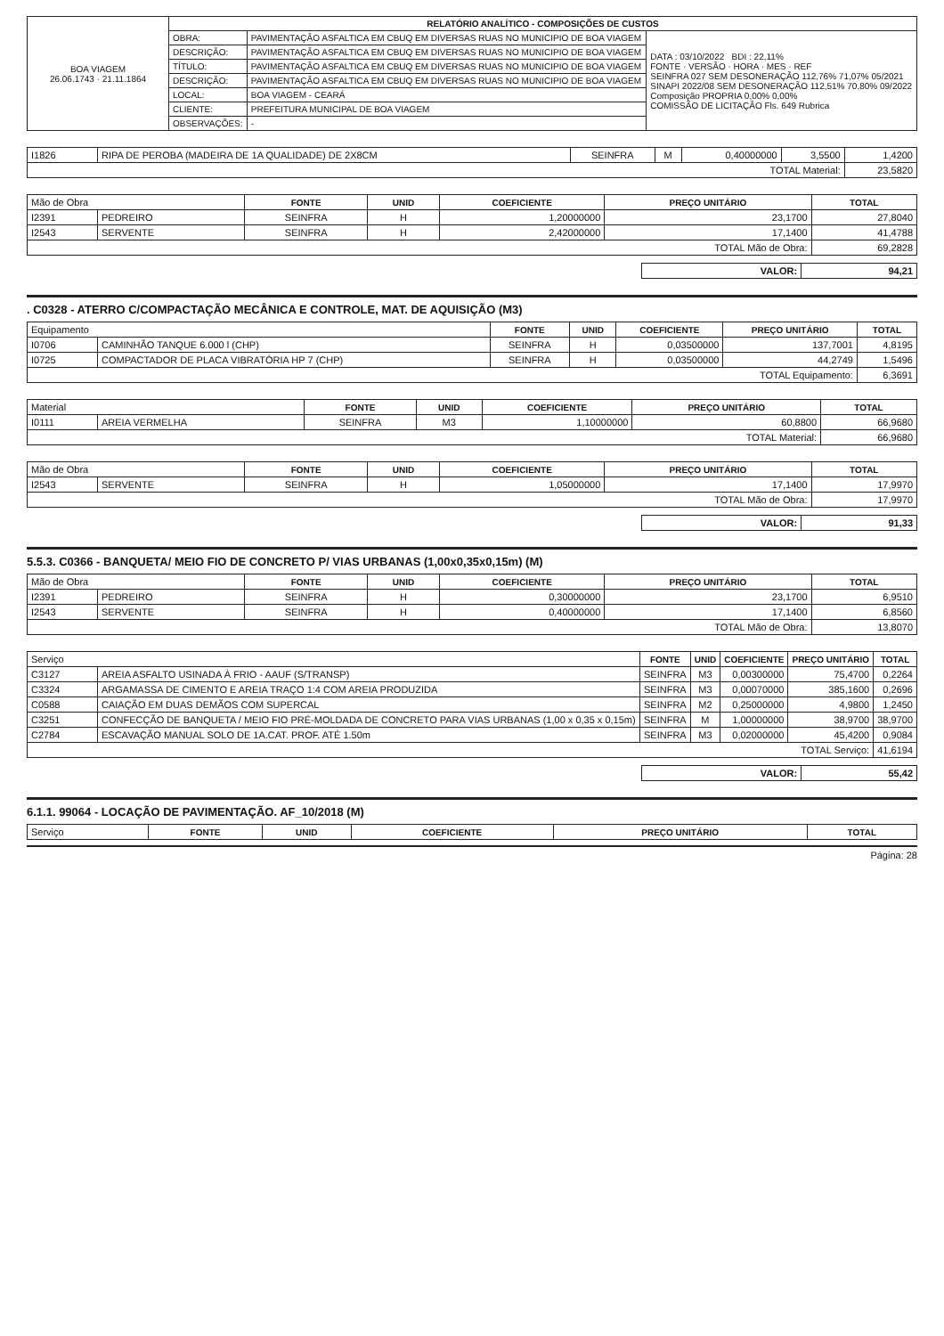| BOA VIAGEM 26.06.1743 · 21.11.1864 | RELATÓRIO ANALÍTICO - COMPOSIÇÕES DE CUSTOS | | |
| | OBRA: | PAVIMENTAÇÃO ASFALTICA EM CBUQ EM DIVERSAS RUAS NO MUNICIPIO DE BOA VIAGEM | DATA : 03/10/2022 BDI : 22,11% FONTE · VERSÃO · HORA · MES · REF SEINFRA 027 SEM DESONERAÇÃO 112,76% 71,07% 05/2021 SINAPI 2022/08 SEM DESONERAÇÃO 112,51% 70,80% 09/2022 Composição PROPRIA 0,00% 0,00% COMISSÃO DE LICITAÇÃO Fls. 649 Rubrica |
| | DESCRIÇÃO: | PAVIMENTAÇÃO ASFALTICA EM CBUQ EM DIVERSAS RUAS NO MUNICIPIO DE BOA VIAGEM | |
| | TÍTULO: | PAVIMENTAÇÃO ASFALTICA EM CBUQ EM DIVERSAS RUAS NO MUNICIPIO DE BOA VIAGEM | |
| | DESCRIÇÃO: | PAVIMENTAÇÃO ASFALTICA EM CBUQ EM DIVERSAS RUAS NO MUNICIPIO DE BOA VIAGEM | |
| | LOCAL: | BOA VIAGEM - CEARÁ | |
| | CLIENTE: | PREFEITURA MUNICIPAL DE BOA VIAGEM | |
| | OBSERVAÇÕES: | - | |
| I1826 | RIPA DE PEROBA (MADEIRA DE 1A QUALIDADE) DE 2X8CM | SEINFRA | M | 0,40000000 | 3,5500 | 1,4200 |
| TOTAL Material: | | | | | | 23,5820 |
| Mão de Obra | | FONTE | UNID | COEFICIENTE | PREÇO UNITÁRIO | TOTAL |
| I2391 | PEDREIRO | SEINFRA | H | 1,20000000 | 23,1700 | 27,8040 |
| I2543 | SERVENTE | SEINFRA | H | 2,42000000 | 17,1400 | 41,4788 |
| TOTAL Mão de Obra: | | | | | | 69,2828 |
| VALOR: | 94,21 |
. C0328 - ATERRO C/COMPACTAÇÃO MECÂNICA E CONTROLE, MAT. DE AQUISIÇÃO (M3)
| Equipamento | | FONTE | UNID | COEFICIENTE | PREÇO UNITÁRIO | TOTAL |
| I0706 | CAMINHÃO TANQUE 6.000 l (CHP) | SEINFRA | H | 0,03500000 | 137,7001 | 4,8195 |
| I0725 | COMPACTADOR DE PLACA VIBRATÓRIA HP 7 (CHP) | SEINFRA | H | 0,03500000 | 44,2749 | 1,5496 |
| TOTAL Equipamento: | | | | | | 6,3691 |
| Material | | FONTE | UNID | COEFICIENTE | PREÇO UNITÁRIO | TOTAL |
| I0111 | AREIA VERMELHA | SEINFRA | M3 | 1,10000000 | 60,8800 | 66,9680 |
| TOTAL Material: | | | | | | 66,9680 |
| Mão de Obra | | FONTE | UNID | COEFICIENTE | PREÇO UNITÁRIO | TOTAL |
| I2543 | SERVENTE | SEINFRA | H | 1,05000000 | 17,1400 | 17,9970 |
| TOTAL Mão de Obra: | | | | | | 17,9970 |
| VALOR: | 91,33 |
5.5.3. C0366 - BANQUETA/ MEIO FIO DE CONCRETO P/ VIAS URBANAS (1,00x0,35x0,15m) (M)
| Mão de Obra | | FONTE | UNID | COEFICIENTE | PREÇO UNITÁRIO | TOTAL |
| I2391 | PEDREIRO | SEINFRA | H | 0,30000000 | 23,1700 | 6,9510 |
| I2543 | SERVENTE | SEINFRA | H | 0,40000000 | 17,1400 | 6,8560 |
| TOTAL Mão de Obra: | | | | | | 13,8070 |
| Serviço | | FONTE | UNID | COEFICIENTE | PREÇO UNITÁRIO | TOTAL |
| C3127 | AREIA ASFALTO USINADA À FRIO - AAUF (S/TRANSP) | SEINFRA | M3 | 0,00300000 | 75,4700 | 0,2264 |
| C3324 | ARGAMASSA DE CIMENTO E AREIA TRAÇO 1:4 COM AREIA PRODUZIDA | SEINFRA | M3 | 0,00070000 | 385,1600 | 0,2696 |
| C0588 | CAIAÇÃO EM DUAS DEMÃOS COM SUPERCAL | SEINFRA | M2 | 0,25000000 | 4,9800 | 1,2450 |
| C3251 | CONFECÇÃO DE BANQUETA / MEIO FIO PRÉ-MOLDADA DE CONCRETO PARA VIAS URBANAS (1,00 x 0,35 x 0,15m) | SEINFRA | M | 1,00000000 | 38,9700 | 38,9700 |
| C2784 | ESCAVAÇÃO MANUAL SOLO DE 1A.CAT. PROF. ATÉ 1.50m | SEINFRA | M3 | 0,02000000 | 45,4200 | 0,9084 |
| TOTAL Serviço: | | | | | | 41,6194 |
| VALOR: | 55,42 |
6.1.1. 99064 - LOCAÇÃO DE PAVIMENTAÇÃO. AF_10/2018 (M)
| Serviço | FONTE | UNID | COEFICIENTE | PREÇO UNITÁRIO | TOTAL |
Página: 28